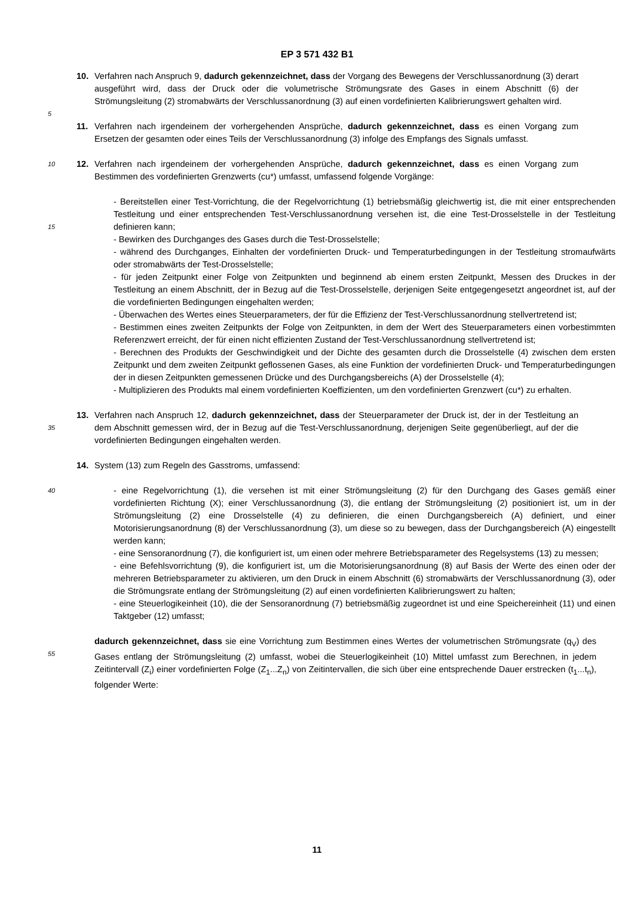EP 3 571 432 B1
10. Verfahren nach Anspruch 9, dadurch gekennzeichnet, dass der Vorgang des Bewegens der Verschlussanordnung (3) derart ausgeführt wird, dass der Druck oder die volumetrische Strömungsrate des Gases in einem Abschnitt (6) der Strömungsleitung (2) stromabwärts der Verschlussanordnung (3) auf einen vordefinierten Kalibrierungswert gehalten wird.
5
11. Verfahren nach irgendeinem der vorhergehenden Ansprüche, dadurch gekennzeichnet, dass es einen Vorgang zum Ersetzen der gesamten oder eines Teils der Verschlussanordnung (3) infolge des Empfangs des Signals umfasst.
10
12. Verfahren nach irgendeinem der vorhergehenden Ansprüche, dadurch gekennzeichnet, dass es einen Vorgang zum Bestimmen des vordefinierten Grenzwerts (cu*) umfasst, umfassend folgende Vorgänge:
15
- Bereitstellen einer Test-Vorrichtung, die der Regelvorrichtung (1) betriebsmäßig gleichwertig ist, die mit einer entsprechenden Testleitung und einer entsprechenden Test-Verschlussanordnung versehen ist, die eine Test-Drosselstelle in der Testleitung definieren kann;
- Bewirken des Durchganges des Gases durch die Test-Drosselstelle;
- während des Durchganges, Einhalten der vordefinierten Druck- und Temperaturbedingungen in der Testleitung stromaufwärts oder stromabwärts der Test-Drosselstelle;
- für jeden Zeitpunkt einer Folge von Zeitpunkten und beginnend ab einem ersten Zeitpunkt, Messen des Druckes in der Testleitung an einem Abschnitt, der in Bezug auf die Test-Drosselstelle, derjenigen Seite entgegengesetzt angeordnet ist, auf der die vordefinierten Bedingungen eingehalten werden;
- Überwachen des Wertes eines Steuerparameters, der für die Effizienz der Test-Verschlussanordnung stellvertretend ist;
- Bestimmen eines zweiten Zeitpunkts der Folge von Zeitpunkten, in dem der Wert des Steuerparameters einen vorbestimmten Referenzwert erreicht, der für einen nicht effizienten Zustand der Test-Verschlussanordnung stellvertretend ist;
- Berechnen des Produkts der Geschwindigkeit und der Dichte des gesamten durch die Drosselstelle (4) zwischen dem ersten Zeitpunkt und dem zweiten Zeitpunkt geflossenen Gases, als eine Funktion der vordefinierten Druck- und Temperaturbedingungen der in diesen Zeitpunkten gemessenen Drücke und des Durchgangsbereichs (A) der Drosselstelle (4);
- Multiplizieren des Produkts mal einem vordefinierten Koeffizienten, um den vordefinierten Grenzwert (cu*) zu erhalten.
35
13. Verfahren nach Anspruch 12, dadurch gekennzeichnet, dass der Steuerparameter der Druck ist, der in der Testleitung an dem Abschnitt gemessen wird, der in Bezug auf die Test-Verschlussanordnung, derjenigen Seite gegenüberliegt, auf der die vordefinierten Bedingungen eingehalten werden.
14. System (13) zum Regeln des Gasstroms, umfassend:
40
- eine Regelvorrichtung (1), die versehen ist mit einer Strömungsleitung (2) für den Durchgang des Gases gemäß einer vordefinierten Richtung (X); einer Verschlussanordnung (3), die entlang der Strömungsleitung (2) positioniert ist, um in der Strömungsleitung (2) eine Drosselstelle (4) zu definieren, die einen Durchgangsbereich (A) definiert, und einer Motorisierungsanordnung (8) der Verschlussanordnung (3), um diese so zu bewegen, dass der Durchgangsbereich (A) eingestellt werden kann;
- eine Sensoranordnung (7), die konfiguriert ist, um einen oder mehrere Betriebsparameter des Regelsystems (13) zu messen;
- eine Befehlsvorrichtung (9), die konfiguriert ist, um die Motorisierungsanordnung (8) auf Basis der Werte des einen oder der mehreren Betriebsparameter zu aktivieren, um den Druck in einem Abschnitt (6) stromabwärts der Verschlussanordnung (3), oder die Strömungsrate entlang der Strömungsleitung (2) auf einen vordefinierten Kalibrierungswert zu halten;
- eine Steuerlogikeinheit (10), die der Sensoranordnung (7) betriebsmäßig zugeordnet ist und eine Speichereinheit (11) und einen Taktgeber (12) umfasst;
55
dadurch gekennzeichnet, dass sie eine Vorrichtung zum Bestimmen eines Wertes der volumetrischen Strömungsrate (q<sub>V</sub>) des Gases entlang der Strömungsleitung (2) umfasst, wobei die Steuerlogikeinheit (10) Mittel umfasst zum Berechnen, in jedem Zeitintervall (Z<sub>i</sub>) einer vordefinierten Folge (Z<sub>1</sub>...Z<sub>n</sub>) von Zeitintervallen, die sich über eine entsprechende Dauer erstrecken (t<sub>1</sub>...t<sub>n</sub>), folgender Werte:
11